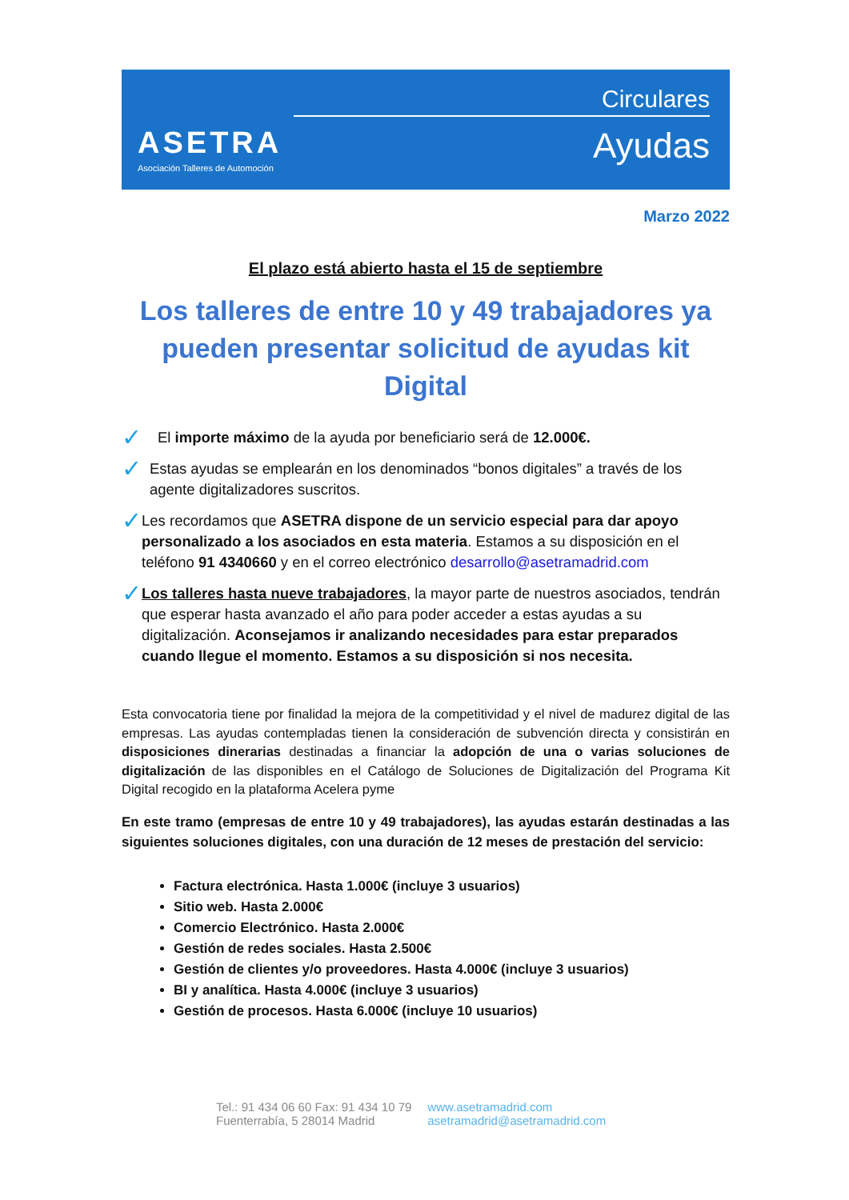ASETRA
Asociación Talleres de Automoción
Circulares
Ayudas
Marzo 2022
El plazo está abierto hasta el 15 de septiembre
Los talleres de entre 10 y 49 trabajadores ya pueden presentar solicitud de ayudas kit Digital
✓
El importe máximo de la ayuda por beneficiario será de 12.000€.
✓
Estas ayudas se emplearán en los denominados “bonos digitales” a través de los agente digitalizadores suscritos.
✓
Les recordamos que ASETRA dispone de un servicio especial para dar apoyo personalizado a los asociados en esta materia. Estamos a su disposición en el teléfono 91 4340660 y en el correo electrónico desarrollo@asetramadrid.com
✓
Los talleres hasta nueve trabajadores, la mayor parte de nuestros asociados, tendrán que esperar hasta avanzado el año para poder acceder a estas ayudas a su digitalización. Aconsejamos ir analizando necesidades para estar preparados cuando llegue el momento. Estamos a su disposición si nos necesita.
Esta convocatoria tiene por finalidad la mejora de la competitividad y el nivel de madurez digital de las empresas. Las ayudas contempladas tienen la consideración de subvención directa y consistirán en disposiciones dinerarias destinadas a financiar la adopción de una o varias soluciones de digitalización de las disponibles en el Catálogo de Soluciones de Digitalización del Programa Kit Digital recogido en la plataforma Acelera pyme
En este tramo (empresas de entre 10 y 49 trabajadores), las ayudas estarán destinadas a las siguientes soluciones digitales, con una duración de 12 meses de prestación del servicio:
Factura electrónica. Hasta 1.000€ (incluye 3 usuarios)
Sitio web. Hasta 2.000€
Comercio Electrónico. Hasta 2.000€
Gestión de redes sociales. Hasta 2.500€
Gestión de clientes y/o proveedores. Hasta 4.000€ (incluye 3 usuarios)
BI y analítica. Hasta 4.000€ (incluye 3 usuarios)
Gestión de procesos. Hasta 6.000€ (incluye 10 usuarios)
Tel.: 91 434 06 60 Fax: 91 434 10 79
Fuenterrabía, 5 28014 Madrid
www.asetramadrid.com
asetramadrid@asetramadrid.com